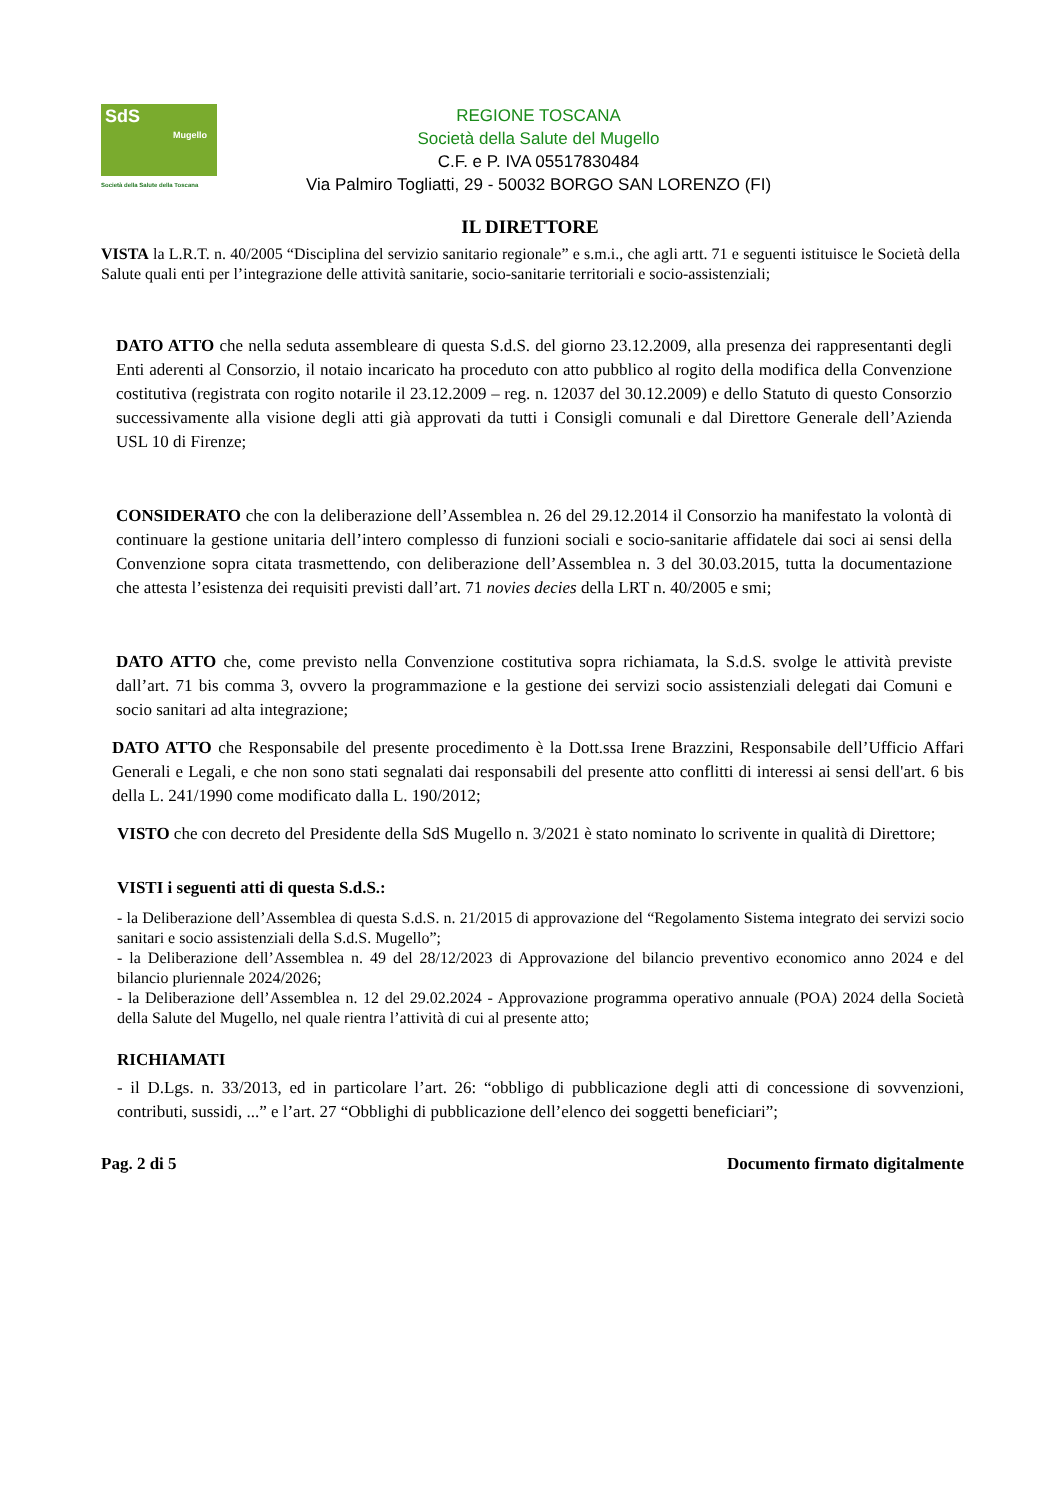SdS
Mugello
Società della Salute della Toscana
REGIONE TOSCANA
Società della Salute del Mugello
C.F. e P. IVA 05517830484
Via Palmiro Togliatti, 29 - 50032 BORGO SAN LORENZO (FI)
IL DIRETTORE
VISTA la L.R.T. n. 40/2005 “Disciplina del servizio sanitario regionale” e s.m.i., che agli artt. 71 e seguenti istituisce le Società della Salute quali enti per l’integrazione delle attività sanitarie, socio-sanitarie territoriali e socio-assistenziali;
DATO ATTO che nella seduta assembleare di questa S.d.S. del giorno 23.12.2009, alla presenza dei rappresentanti degli Enti aderenti al Consorzio, il notaio incaricato ha proceduto con atto pubblico al rogito della modifica della Convenzione costitutiva (registrata con rogito notarile il 23.12.2009 – reg. n. 12037 del 30.12.2009) e dello Statuto di questo Consorzio successivamente alla visione degli atti già approvati da tutti i Consigli comunali e dal Direttore Generale dell’Azienda USL 10 di Firenze;
CONSIDERATO che con la deliberazione dell’Assemblea n. 26 del 29.12.2014 il Consorzio ha manifestato la volontà di continuare la gestione unitaria dell’intero complesso di funzioni sociali e socio-sanitarie affidatele dai soci ai sensi della Convenzione sopra citata trasmettendo, con deliberazione dell’Assemblea n. 3 del 30.03.2015, tutta la documentazione che attesta l’esistenza dei requisiti previsti dall’art. 71 novies decies della LRT n. 40/2005 e smi;
DATO ATTO che, come previsto nella Convenzione costitutiva sopra richiamata, la S.d.S. svolge le attività previste dall’art. 71 bis comma 3, ovvero la programmazione e la gestione dei servizi socio assistenziali delegati dai Comuni e socio sanitari ad alta integrazione;
DATO ATTO che Responsabile del presente procedimento è la Dott.ssa Irene Brazzini, Responsabile dell’Ufficio Affari Generali e Legali, e che non sono stati segnalati dai responsabili del presente atto conflitti di interessi ai sensi dell'art. 6 bis della L. 241/1990 come modificato dalla L. 190/2012;
VISTO che con decreto del Presidente della SdS Mugello n. 3/2021 è stato nominato lo scrivente in qualità di Direttore;
VISTI i seguenti atti di questa S.d.S.:
- la Deliberazione dell’Assemblea di questa S.d.S. n. 21/2015 di approvazione del “Regolamento Sistema integrato dei servizi socio sanitari e socio assistenziali della S.d.S. Mugello”;
- la Deliberazione dell’Assemblea n. 49 del 28/12/2023 di Approvazione del bilancio preventivo economico anno 2024 e del bilancio pluriennale 2024/2026;
- la Deliberazione dell’Assemblea n. 12 del 29.02.2024 - Approvazione programma operativo annuale (POA) 2024 della Società della Salute del Mugello, nel quale rientra l’attività di cui al presente atto;
RICHIAMATI
- il D.Lgs. n. 33/2013, ed in particolare l’art. 26: “obbligo di pubblicazione degli atti di concessione di sovvenzioni, contributi, sussidi, ...” e l’art. 27 “Obblighi di pubblicazione dell’elenco dei soggetti beneficiari”;
Pag. 2 di 5 Documento firmato digitalmente